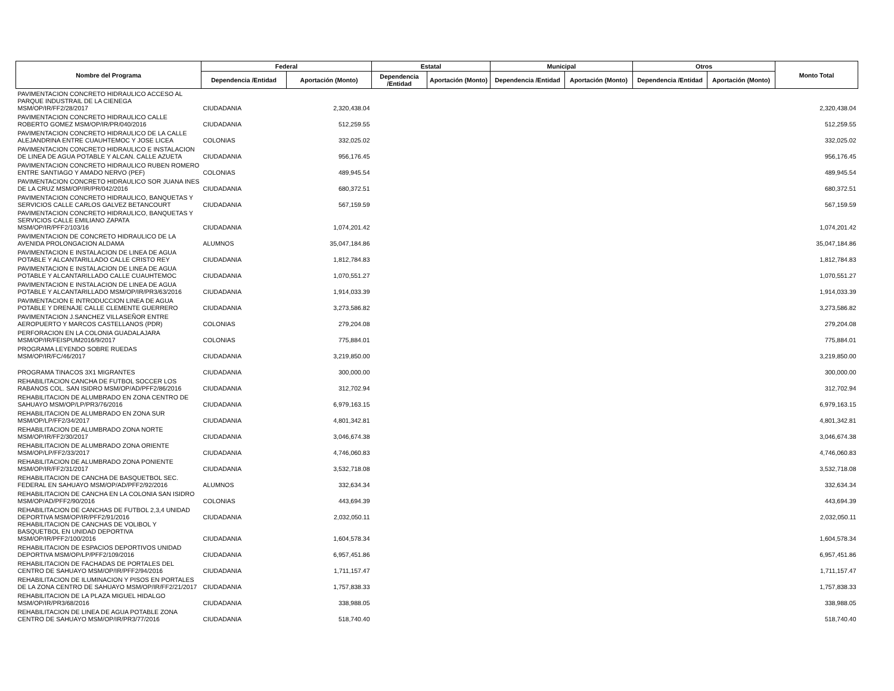| Nombre del Programa | Federal | | Estatal | | Municipal | | Otros | | Monto Total |
| --- | --- | --- | --- | --- | --- | --- | --- | --- | --- |
| | Dependencia /Entidad | Aportación (Monto) | Dependencia /Entidad | Aportación (Monto) | Dependencia /Entidad | Aportación (Monto) | Dependencia /Entidad | Aportación (Monto) | |
| PAVIMENTACION CONCRETO HIDRAULICO ACCESO AL PARQUE INDUSTRAIL DE LA CIENEGA MSM/OP/IR/FF2/28/2017 | CIUDADANIA | 2,320,438.04 | | | | | | | 2,320,438.04 |
| PAVIMENTACION CONCRETO HIDRAULICO CALLE ROBERTO GOMEZ MSM/OP/IR/PR/040/2016 | CIUDADANIA | 512,259.55 | | | | | | | 512,259.55 |
| PAVIMENTACION CONCRETO HIDRAULICO DE LA CALLE ALEJANDRINA ENTRE CUAUHTEMOC Y JOSE LICEA | COLONIAS | 332,025.02 | | | | | | | 332,025.02 |
| PAVIMENTACION CONCRETO HIDRAULICO E INSTALACION DE LINEA DE AGUA POTABLE Y ALCAN. CALLE AZUETA | CIUDADANIA | 956,176.45 | | | | | | | 956,176.45 |
| PAVIMENTACION CONCRETO HIDRAULICO RUBEN ROMERO ENTRE SANTIAGO Y AMADO NERVO (PEF) | COLONIAS | 489,945.54 | | | | | | | 489,945.54 |
| PAVIMENTACION CONCRETO HIDRAULICO SOR JUANA INES DE LA CRUZ MSM/OP/IR/PR/042/2016 | CIUDADANIA | 680,372.51 | | | | | | | 680,372.51 |
| PAVIMENTACION CONCRETO HIDRAULICO, BANQUETAS Y SERVICIOS CALLE CARLOS GALVEZ BETANCOURT | CIUDADANIA | 567,159.59 | | | | | | | 567,159.59 |
| PAVIMENTACION CONCRETO HIDRAULICO, BANQUETAS Y SERVICIOS CALLE EMILIANO ZAPATA MSM/OP/IR/PFF2/103/16 | CIUDADANIA | 1,074,201.42 | | | | | | | 1,074,201.42 |
| PAVIMENTACION DE CONCRETO HIDRAULICO DE LA AVENIDA PROLONGACION ALDAMA | ALUMNOS | 35,047,184.86 | | | | | | | 35,047,184.86 |
| PAVIMENTACION E INSTALACION DE LINEA DE AGUA POTABLE Y ALCANTARILLADO CALLE CRISTO REY | CIUDADANIA | 1,812,784.83 | | | | | | | 1,812,784.83 |
| PAVIMENTACION E INSTALACION DE LINEA DE AGUA POTABLE Y ALCANTARILLADO CALLE CUAUHTEMOC | CIUDADANIA | 1,070,551.27 | | | | | | | 1,070,551.27 |
| PAVIMENTACION E INSTALACION DE LINEA DE AGUA POTABLE Y ALCANTARILLADO MSM/OP/IR/PR3/63/2016 | CIUDADANIA | 1,914,033.39 | | | | | | | 1,914,033.39 |
| PAVIMENTACION E INTRODUCCION LINEA DE AGUA POTABLE Y DRENAJE CALLE CLEMENTE GUERRERO | CIUDADANIA | 3,273,586.82 | | | | | | | 3,273,586.82 |
| PAVIMENTACION J.SANCHEZ VILLASEÑOR ENTRE AEROPUERTO Y MARCOS CASTELLANOS (PDR) | COLONIAS | 279,204.08 | | | | | | | 279,204.08 |
| PERFORACION EN LA COLONIA GUADALAJARA MSM/OP/IR/FEISPUM2016/9/2017 | COLONIAS | 775,884.01 | | | | | | | 775,884.01 |
| PROGRAMA LEYENDO SOBRE RUEDAS MSM/OP/IR/FC/46/2017 | CIUDADANIA | 3,219,850.00 | | | | | | | 3,219,850.00 |
| PROGRAMA TINACOS 3X1 MIGRANTES | CIUDADANIA | 300,000.00 | | | | | | | 300,000.00 |
| REHABILITACION CANCHA DE FUTBOL SOCCER LOS RABANOS COL. SAN ISIDRO MSM/OP/AD/PFF2/86/2016 | CIUDADANIA | 312,702.94 | | | | | | | 312,702.94 |
| REHABILITACION DE ALUMBRADO EN ZONA CENTRO DE SAHUAYO MSM/OP/LP/PR3/76/2016 | CIUDADANIA | 6,979,163.15 | | | | | | | 6,979,163.15 |
| REHABILITACION DE ALUMBRADO EN ZONA SUR MSM/OP/LP/FF2/34/2017 | CIUDADANIA | 4,801,342.81 | | | | | | | 4,801,342.81 |
| REHABILITACION DE ALUMBRADO ZONA NORTE MSM/OP/IR/FF2/30/2017 | CIUDADANIA | 3,046,674.38 | | | | | | | 3,046,674.38 |
| REHABILITACION DE ALUMBRADO ZONA ORIENTE MSM/OP/LP/FF2/33/2017 | CIUDADANIA | 4,746,060.83 | | | | | | | 4,746,060.83 |
| REHABILITACION DE ALUMBRADO ZONA PONIENTE MSM/OP/IR/FF2/31/2017 | CIUDADANIA | 3,532,718.08 | | | | | | | 3,532,718.08 |
| REHABILITACION DE CANCHA DE BASQUETBOL SEC. FEDERAL EN SAHUAYO MSM/OP/AD/PFF2/92/2016 | ALUMNOS | 332,634.34 | | | | | | | 332,634.34 |
| REHABILITACION DE CANCHA EN LA COLONIA SAN ISIDRO MSM/OP/AD/PFF2/90/2016 | COLONIAS | 443,694.39 | | | | | | | 443,694.39 |
| REHABILITACION DE CANCHAS DE FUTBOL 2,3,4 UNIDAD DEPORTIVA MSM/OP/IR/PFF2/91/2016 | CIUDADANIA | 2,032,050.11 | | | | | | | 2,032,050.11 |
| REHABILITACION DE CANCHAS DE VOLIBOL Y BASQUETBOL EN UNIDAD DEPORTIVA MSM/OP/IR/PFF2/100/2016 | CIUDADANIA | 1,604,578.34 | | | | | | | 1,604,578.34 |
| REHABILITACION DE ESPACIOS DEPORTIVOS UNIDAD DEPORTIVA MSM/OP/LP/PFF2/109/2016 | CIUDADANIA | 6,957,451.86 | | | | | | | 6,957,451.86 |
| REHABILITACION DE FACHADAS DE PORTALES DEL CENTRO DE SAHUAYO MSM/OP/IR/PFF2/94/2016 | CIUDADANIA | 1,711,157.47 | | | | | | | 1,711,157.47 |
| REHABILITACION DE ILUMINACION Y PISOS EN PORTALES DE LA ZONA CENTRO DE SAHUAYO MSM/OP/IR/FF2/21/2017 | CIUDADANIA | 1,757,838.33 | | | | | | | 1,757,838.33 |
| REHABILITACION DE LA PLAZA MIGUEL HIDALGO MSM/OP/IR/PR3/68/2016 | CIUDADANIA | 338,988.05 | | | | | | | 338,988.05 |
| REHABILITACION DE LINEA DE AGUA POTABLE ZONA CENTRO DE SAHUAYO MSM/OP/IR/PR3/77/2016 | CIUDADANIA | 518,740.40 | | | | | | | 518,740.40 |